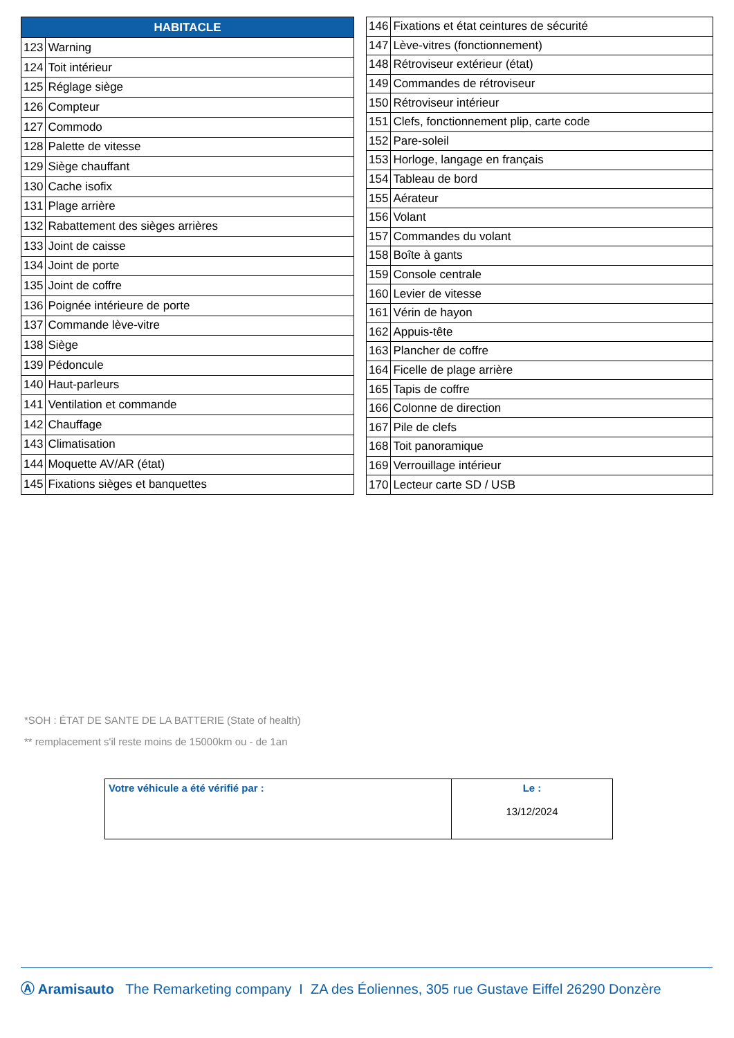| HABITACLE | |
| --- | --- |
| 123 | Warning |
| 124 | Toit intérieur |
| 125 | Réglage siège |
| 126 | Compteur |
| 127 | Commodo |
| 128 | Palette de vitesse |
| 129 | Siège chauffant |
| 130 | Cache isofix |
| 131 | Plage arrière |
| 132 | Rabattement des sièges arrières |
| 133 | Joint de caisse |
| 134 | Joint de porte |
| 135 | Joint de coffre |
| 136 | Poignée intérieure de porte |
| 137 | Commande lève-vitre |
| 138 | Siège |
| 139 | Pédoncule |
| 140 | Haut-parleurs |
| 141 | Ventilation et commande |
| 142 | Chauffage |
| 143 | Climatisation |
| 144 | Moquette AV/AR (état) |
| 145 | Fixations sièges et banquettes |
| 146 | Fixations et état ceintures de sécurité |
| 147 | Lève-vitres (fonctionnement) |
| 148 | Rétroviseur extérieur (état) |
| 149 | Commandes de rétroviseur |
| 150 | Rétroviseur intérieur |
| 151 | Clefs, fonctionnement plip, carte code |
| 152 | Pare-soleil |
| 153 | Horloge, langage en français |
| 154 | Tableau de bord |
| 155 | Aérateur |
| 156 | Volant |
| 157 | Commandes du volant |
| 158 | Boîte à gants |
| 159 | Console centrale |
| 160 | Levier de vitesse |
| 161 | Vérin de hayon |
| 162 | Appuis-tête |
| 163 | Plancher de coffre |
| 164 | Ficelle de plage arrière |
| 165 | Tapis de coffre |
| 166 | Colonne de direction |
| 167 | Pile de clefs |
| 168 | Toit panoramique |
| 169 | Verrouillage intérieur |
| 170 | Lecteur carte SD / USB |
*SOH : ÉTAT DE SANTE DE LA BATTERIE (State of health)
** remplacement s'il reste moins de 15000km ou - de 1an
| Votre véhicule a été vérifié par : | Le : 13/12/2024 |
Ⓐ Aramisauto The Remarketing company I ZA des Éoliennes, 305 rue Gustave Eiffel 26290 Donzère